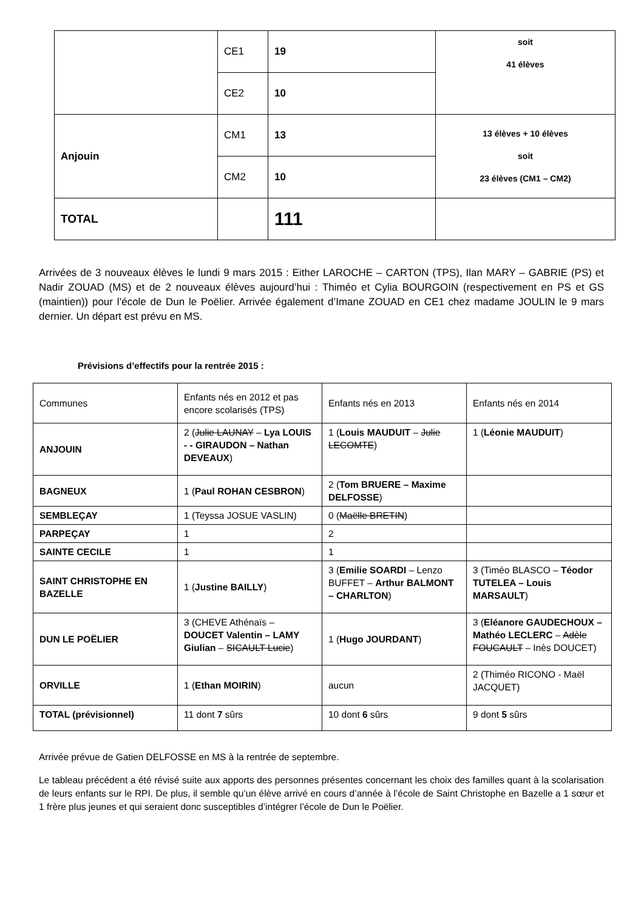| | CE1 | 19 | soit 41 élèves |
| | CE2 | 10 | |
| Anjouin | CM1 | 13 | 13 élèves + 10 élèves soit 23 élèves (CM1 – CM2) |
| | CM2 | 10 | |
| TOTAL | | 111 | |
Arrivées de 3 nouveaux élèves le lundi 9 mars 2015 : Either LAROCHE – CARTON (TPS), Ilan MARY – GABRIE (PS) et Nadir ZOUAD (MS) et de 2 nouveaux élèves aujourd’hui : Thiméo et Cylia BOURGOIN (respectivement en PS et GS (maintien)) pour l’école de Dun le Poëlier. Arrivée également d’Imane ZOUAD en CE1 chez madame JOULIN le 9 mars dernier. Un départ est prévu en MS.
Prévisions d’effectifs pour la rentrée 2015 :
| Communes | Enfants nés en 2012 et pas encore scolarisés (TPS) | Enfants nés en 2013 | Enfants nés en 2014 |
| ANJOUIN | 2 ( Julie LAUNAY – Lya LOUIS - - GIRAUDON – Nathan DEVEAUX ) | 1 ( Louis MAUDUIT – Julie LECOMTE ) | 1 ( Léonie MAUDUIT ) |
| BAGNEUX | 1 ( Paul ROHAN CESBRON ) | 2 ( Tom BRUERE – Maxime DELFOSSE ) | |
| SEMBLEÇAY | 1 (Teyssa JOSUE VASLIN) | 0 ( Maëlle BRETIN ) | |
| PARPEÇAY | 1 | 2 | |
| SAINTE CECILE | 1 | 1 | |
| SAINT CHRISTOPHE EN BAZELLE | 1 ( Justine BAILLY ) | 3 ( Emilie SOARDI – Lenzo BUFFET – Arthur BALMONT – CHARLTON ) | 3 (Timéo BLASCO – Téodor TUTELEA – Louis MARSAULT ) |
| DUN LE POËLIER | 3 (CHEVE Athénaïs – DOUCET Valentin – LAMY Giulian – SICAULT Lucie ) | 1 ( Hugo JOURDANT ) | 3 ( Eléanore GAUDECHOUX – Mathéo LECLERC – Adèle FOUCAULT – Inès DOUCET) |
| ORVILLE | 1 ( Ethan MOIRIN ) | aucun | 2 (Thiméo RICONO - Maël JACQUET) |
| TOTAL (prévisionnel) | 11 dont 7 sûrs | 10 dont 6 sûrs | 9 dont 5 sûrs |
Arrivée prévue de Gatien DELFOSSE en MS à la rentrée de septembre.
Le tableau précédent a été révisé suite aux apports des personnes présentes concernant les choix des familles quant à la scolarisation de leurs enfants sur le RPI. De plus, il semble qu’un élève arrivé en cours d’année à l’école de Saint Christophe en Bazelle a 1 sœur et 1 frère plus jeunes et qui seraient donc susceptibles d’intégrer l’école de Dun le Poëlier.